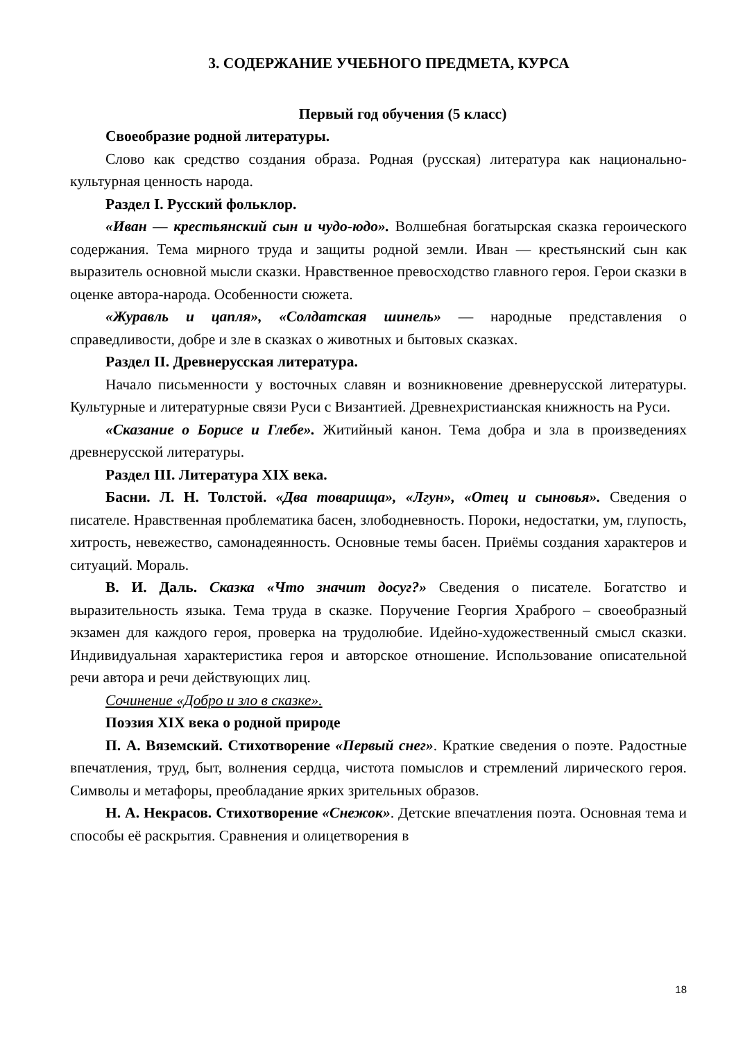3. СОДЕРЖАНИЕ УЧЕБНОГО ПРЕДМЕТА, КУРСА
Первый год обучения (5 класс)
Своеобразие родной литературы.
Слово как средство создания образа. Родная (русская) литература как национально-культурная ценность народа.
Раздел I. Русский фольклор.
«Иван — крестьянский сын и чудо-юдо». Волшебная богатырская сказка героического содержания. Тема мирного труда и защиты родной земли. Иван — крестьянский сын как выразитель основной мысли сказки. Нравственное превосходство главного героя. Герои сказки в оценке автора-народа. Особенности сюжета.
«Журавль и цапля», «Солдатская шинель» — народные представления о справедливости, добре и зле в сказках о животных и бытовых сказках.
Раздел II. Древнерусская литература.
Начало письменности у восточных славян и возникновение древнерусской литературы. Культурные и литературные связи Руси с Византией. Древнехристианская книжность на Руси.
«Сказание о Борисе и Глебе». Житийный канон. Тема добра и зла в произведениях древнерусской литературы.
Раздел III. Литература XIX века.
Басни. Л. Н. Толстой. «Два товарища», «Лгун», «Отец и сыновья». Сведения о писателе. Нравственная проблематика басен, злободневность. Пороки, недостатки, ум, глупость, хитрость, невежество, самонадеянность. Основные темы басен. Приёмы создания характеров и ситуаций. Мораль.
В. И. Даль. Сказка «Что значит досуг?» Сведения о писателе. Богатство и выразительность языка. Тема труда в сказке. Поручение Георгия Храброго – своеобразный экзамен для каждого героя, проверка на трудолюбие. Идейно-художественный смысл сказки. Индивидуальная характеристика героя и авторское отношение. Использование описательной речи автора и речи действующих лиц.
Сочинение «Добро и зло в сказке».
Поэзия XIX века о родной природе
П. А. Вяземский. Стихотворение «Первый снег». Краткие сведения о поэте. Радостные впечатления, труд, быт, волнения сердца, чистота помыслов и стремлений лирического героя. Символы и метафоры, преобладание ярких зрительных образов.
Н. А. Некрасов. Стихотворение «Снежок». Детские впечатления поэта. Основная тема и способы её раскрытия. Сравнения и олицетворения в
18